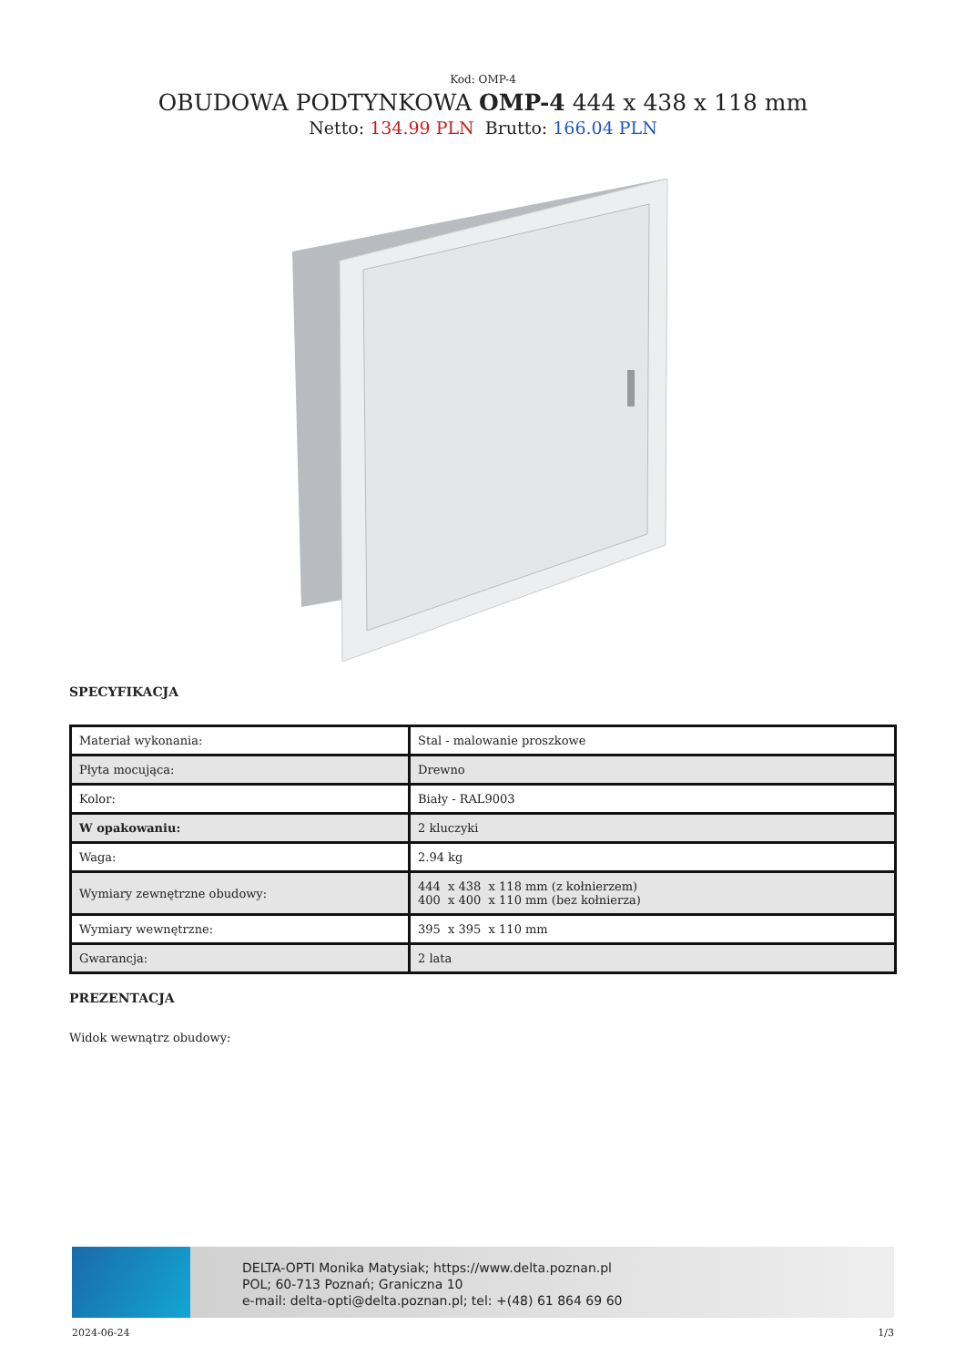Kod: OMP-4
OBUDOWA PODTYNKOWA OMP-4 444 x 438 x 118 mm
Netto: 134.99 PLN Brutto: 166.04 PLN
SPECYFIKACJA
| Materiał wykonania: | Stal - malowanie proszkowe |
| Płyta mocująca: | Drewno |
| Kolor: | Biały - RAL9003 |
| W opakowaniu: | 2 kluczyki |
| Waga: | 2.94 kg |
| Wymiary zewnętrzne obudowy: | 444 x 438 x 118 mm (z kołnierzem) 400 x 400 x 110 mm (bez kołnierza) |
| Wymiary wewnętrzne: | 395 x 395 x 110 mm |
| Gwarancja: | 2 lata |
PREZENTACJA
Widok wewnątrz obudowy:
DELTA-OPTI Monika Matysiak; https://www.delta.poznan.pl
POL; 60-713 Poznań; Graniczna 10
e-mail: delta-opti@delta.poznan.pl; tel: +(48) 61 864 69 60
2024-06-24 1/3